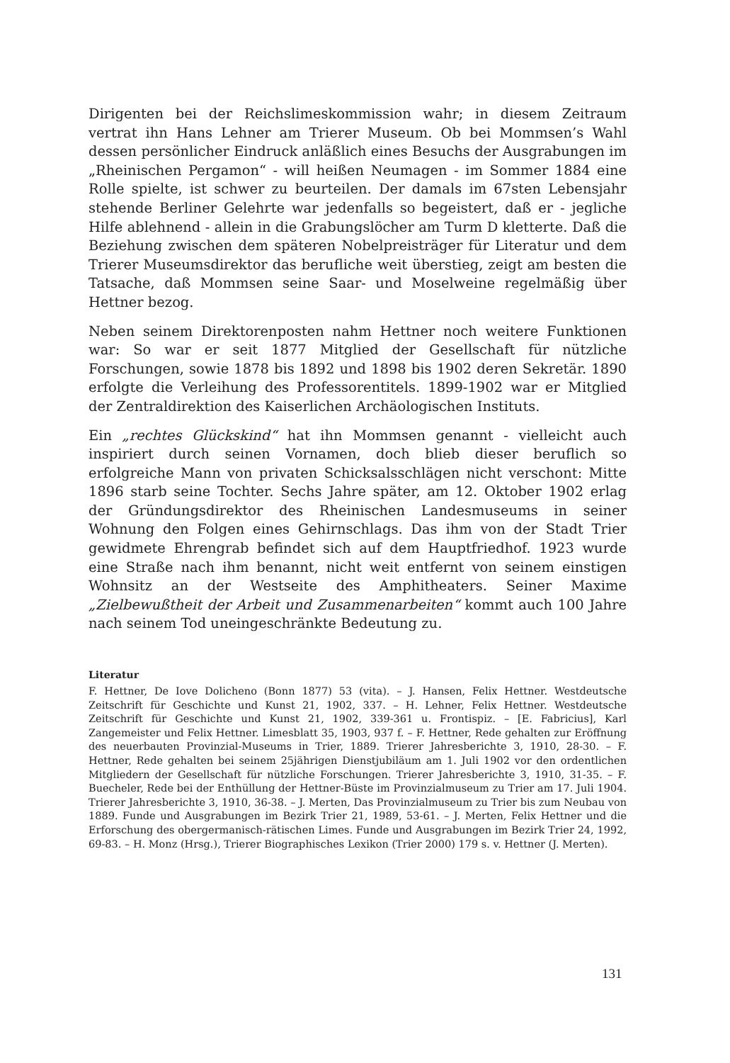Dirigenten bei der Reichslimeskommission wahr; in diesem Zeitraum vertrat ihn Hans Lehner am Trierer Museum. Ob bei Mommsen’s Wahl dessen persönlicher Eindruck anläßlich eines Besuchs der Ausgrabungen im „Rheinischen Pergamon“ - will heißen Neumagen - im Sommer 1884 eine Rolle spielte, ist schwer zu beurteilen. Der damals im 67sten Lebensjahr stehende Berliner Gelehrte war jedenfalls so begeistert, daß er - jegliche Hilfe ablehnend - allein in die Grabungslöcher am Turm D kletterte. Daß die Beziehung zwischen dem späteren Nobelpreisträger für Literatur und dem Trierer Museumsdirektor das berufliche weit überstieg, zeigt am besten die Tatsache, daß Mommsen seine Saar- und Moselweine regelmäßig über Hettner bezog.
Neben seinem Direktorenposten nahm Hettner noch weitere Funktionen war: So war er seit 1877 Mitglied der Gesellschaft für nützliche Forschungen, sowie 1878 bis 1892 und 1898 bis 1902 deren Sekretär. 1890 erfolgte die Verleihung des Professorentitels. 1899-1902 war er Mitglied der Zentraldirektion des Kaiserlichen Archäologischen Instituts.
Ein „rechtes Glückskind“ hat ihn Mommsen genannt - vielleicht auch inspiriert durch seinen Vornamen, doch blieb dieser beruflich so erfolgreiche Mann von privaten Schicksalsschlägen nicht verschont: Mitte 1896 starb seine Tochter. Sechs Jahre später, am 12. Oktober 1902 erlag der Gründungsdirektor des Rheinischen Landesmuseums in seiner Wohnung den Folgen eines Gehirnschlags. Das ihm von der Stadt Trier gewidmete Ehrengrab befindet sich auf dem Hauptfriedhof. 1923 wurde eine Straße nach ihm benannt, nicht weit entfernt von seinem einstigen Wohnsitz an der Westseite des Amphitheaters. Seiner Maxime „Zielbewußtheit der Arbeit und Zusammenarbeiten“ kommt auch 100 Jahre nach seinem Tod uneingeschränkte Bedeutung zu.
Literatur
F. Hettner, De Iove Dolicheno (Bonn 1877) 53 (vita). – J. Hansen, Felix Hettner. Westdeutsche Zeitschrift für Geschichte und Kunst 21, 1902, 337. – H. Lehner, Felix Hettner. Westdeutsche Zeitschrift für Geschichte und Kunst 21, 1902, 339-361 u. Frontispiz. – [E. Fabricius], Karl Zangemeister und Felix Hettner. Limesblatt 35, 1903, 937 f. – F. Hettner, Rede gehalten zur Eröffnung des neuerbauten Provinzial-Museums in Trier, 1889. Trierer Jahresberichte 3, 1910, 28-30. – F. Hettner, Rede gehalten bei seinem 25jährigen Dienstjubiläum am 1. Juli 1902 vor den ordentlichen Mitgliedern der Gesellschaft für nützliche Forschungen. Trierer Jahresberichte 3, 1910, 31-35. – F. Buecheler, Rede bei der Enthüllung der Hettner-Büste im Provinzialmuseum zu Trier am 17. Juli 1904. Trierer Jahresberichte 3, 1910, 36-38. – J. Merten, Das Provinzialmuseum zu Trier bis zum Neubau von 1889. Funde und Ausgrabungen im Bezirk Trier 21, 1989, 53-61. – J. Merten, Felix Hettner und die Erforschung des obergermanisch-rätischen Limes. Funde und Ausgrabungen im Bezirk Trier 24, 1992, 69-83. – H. Monz (Hrsg.), Trierer Biographisches Lexikon (Trier 2000) 179 s. v. Hettner (J. Merten).
131